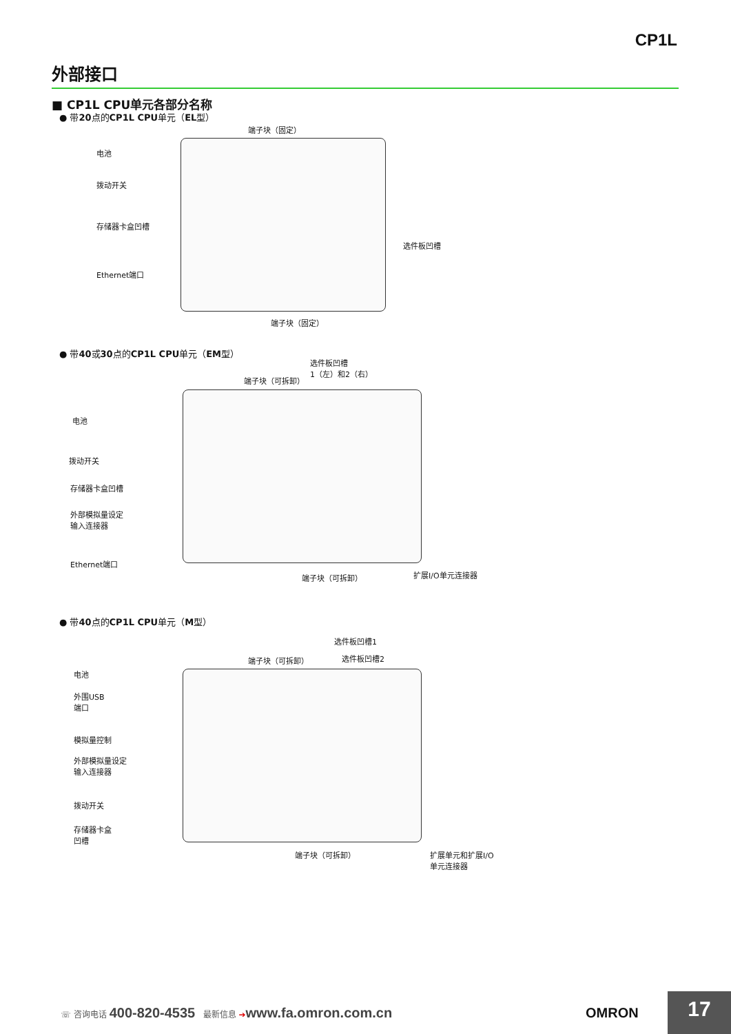CP1L
外部接口
■ CP1L CPU单元各部分名称
● 带20点的CP1L CPU单元（EL型）
端子块（固定）
电池
拨动开关
存储器卡盒凹槽
选件板凹槽
Ethernet端口
端子块（固定）
● 带40或30点的CP1L CPU单元（EM型）
选件板凹槽
1（左）和2（右）
端子块（可拆卸）
电池
拨动开关
存储器卡盒凹槽
外部模拟量设定
输入连接器
Ethernet端口
端子块（可拆卸） 扩展I/O单元连接器
● 带40点的CP1L CPU单元（M型）
选件板凹槽1
端子块（可拆卸） 选件板凹槽2
电池
外围USB
端口
模拟量控制
外部模拟量设定
输入连接器
拨动开关
存储器卡盒
凹槽
端子块（可拆卸）
扩展单元和扩展I/O
单元连接器
☏ 咨询电话 400-820-4535 最新信息 ➔www.fa.omron.com.cn
OMRON 17